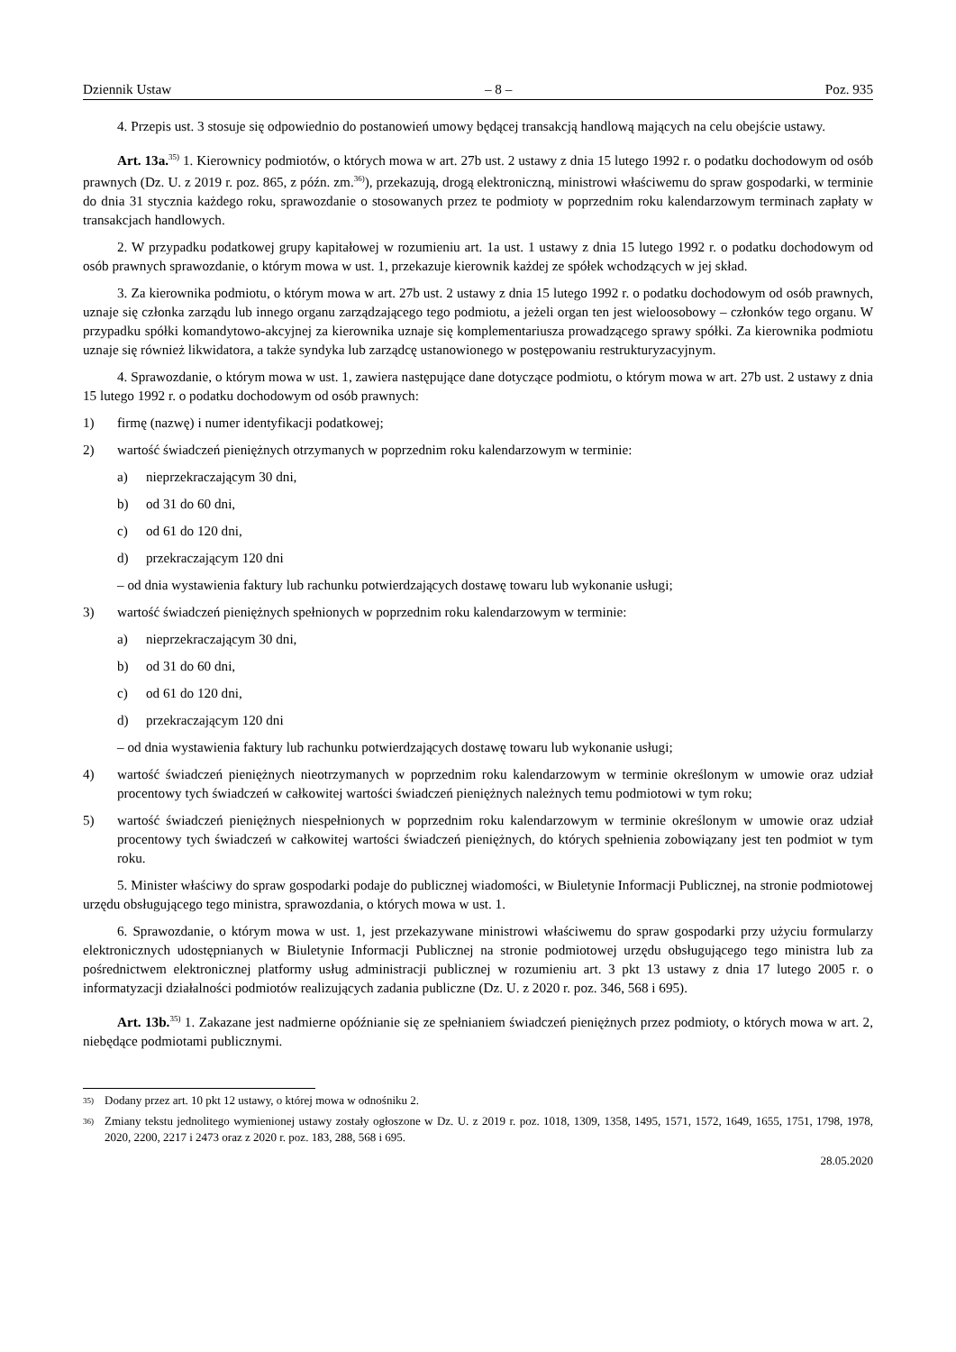Dziennik Ustaw – 8 – Poz. 935
4. Przepis ust. 3 stosuje się odpowiednio do postanowień umowy będącej transakcją handlową mających na celu obejście ustawy.
Art. 13a.<sup>35)</sup> 1. Kierownicy podmiotów, o których mowa w art. 27b ust. 2 ustawy z dnia 15 lutego 1992 r. o podatku dochodowym od osób prawnych (Dz. U. z 2019 r. poz. 865, z późn. zm.<sup>36)</sup>), przekazują, drogą elektroniczną, ministrowi właściwemu do spraw gospodarki, w terminie do dnia 31 stycznia każdego roku, sprawozdanie o stosowanych przez te podmioty w poprzednim roku kalendarzowym terminach zapłaty w transakcjach handlowych.
2. W przypadku podatkowej grupy kapitałowej w rozumieniu art. 1a ust. 1 ustawy z dnia 15 lutego 1992 r. o podatku dochodowym od osób prawnych sprawozdanie, o którym mowa w ust. 1, przekazuje kierownik każdej ze spółek wchodzących w jej skład.
3. Za kierownika podmiotu, o którym mowa w art. 27b ust. 2 ustawy z dnia 15 lutego 1992 r. o podatku dochodowym od osób prawnych, uznaje się członka zarządu lub innego organu zarządzającego tego podmiotu, a jeżeli organ ten jest wieloosobowy – członków tego organu. W przypadku spółki komandytowo-akcyjnej za kierownika uznaje się komplementariusza prowadzącego sprawy spółki. Za kierownika podmiotu uznaje się również likwidatora, a także syndyka lub zarządcę ustanowionego w postępowaniu restrukturyzacyjnym.
4. Sprawozdanie, o którym mowa w ust. 1, zawiera następujące dane dotyczące podmiotu, o którym mowa w art. 27b ust. 2 ustawy z dnia 15 lutego 1992 r. o podatku dochodowym od osób prawnych:
1) firmę (nazwę) i numer identyfikacji podatkowej;
2) wartość świadczeń pieniężnych otrzymanych w poprzednim roku kalendarzowym w terminie:
a) nieprzekraczającym 30 dni,
b) od 31 do 60 dni,
c) od 61 do 120 dni,
d) przekraczającym 120 dni
– od dnia wystawienia faktury lub rachunku potwierdzających dostawę towaru lub wykonanie usługi;
3) wartość świadczeń pieniężnych spełnionych w poprzednim roku kalendarzowym w terminie:
a) nieprzekraczającym 30 dni,
b) od 31 do 60 dni,
c) od 61 do 120 dni,
d) przekraczającym 120 dni
– od dnia wystawienia faktury lub rachunku potwierdzających dostawę towaru lub wykonanie usługi;
4) wartość świadczeń pieniężnych nieotrzymanych w poprzednim roku kalendarzowym w terminie określonym w umowie oraz udział procentowy tych świadczeń w całkowitej wartości świadczeń pieniężnych należnych temu podmiotowi w tym roku;
5) wartość świadczeń pieniężnych niespełnionych w poprzednim roku kalendarzowym w terminie określonym w umowie oraz udział procentowy tych świadczeń w całkowitej wartości świadczeń pieniężnych, do których spełnienia zobowiązany jest ten podmiot w tym roku.
5. Minister właściwy do spraw gospodarki podaje do publicznej wiadomości, w Biuletynie Informacji Publicznej, na stronie podmiotowej urzędu obsługującego tego ministra, sprawozdania, o których mowa w ust. 1.
6. Sprawozdanie, o którym mowa w ust. 1, jest przekazywane ministrowi właściwemu do spraw gospodarki przy użyciu formularzy elektronicznych udostępnianych w Biuletynie Informacji Publicznej na stronie podmiotowej urzędu obsługującego tego ministra lub za pośrednictwem elektronicznej platformy usług administracji publicznej w rozumieniu art. 3 pkt 13 ustawy z dnia 17 lutego 2005 r. o informatyzacji działalności podmiotów realizujących zadania publiczne (Dz. U. z 2020 r. poz. 346, 568 i 695).
Art. 13b.<sup>35)</sup> 1. Zakazane jest nadmierne opóźnianie się ze spełnianiem świadczeń pieniężnych przez podmioty, o których mowa w art. 2, niebędące podmiotami publicznymi.
<sup>35)</sup> Dodany przez art. 10 pkt 12 ustawy, o której mowa w odnośniku 2.
<sup>36)</sup> Zmiany tekstu jednolitego wymienionej ustawy zostały ogłoszone w Dz. U. z 2019 r. poz. 1018, 1309, 1358, 1495, 1571, 1572, 1649, 1655, 1751, 1798, 1978, 2020, 2200, 2217 i 2473 oraz z 2020 r. poz. 183, 288, 568 i 695.
28.05.2020